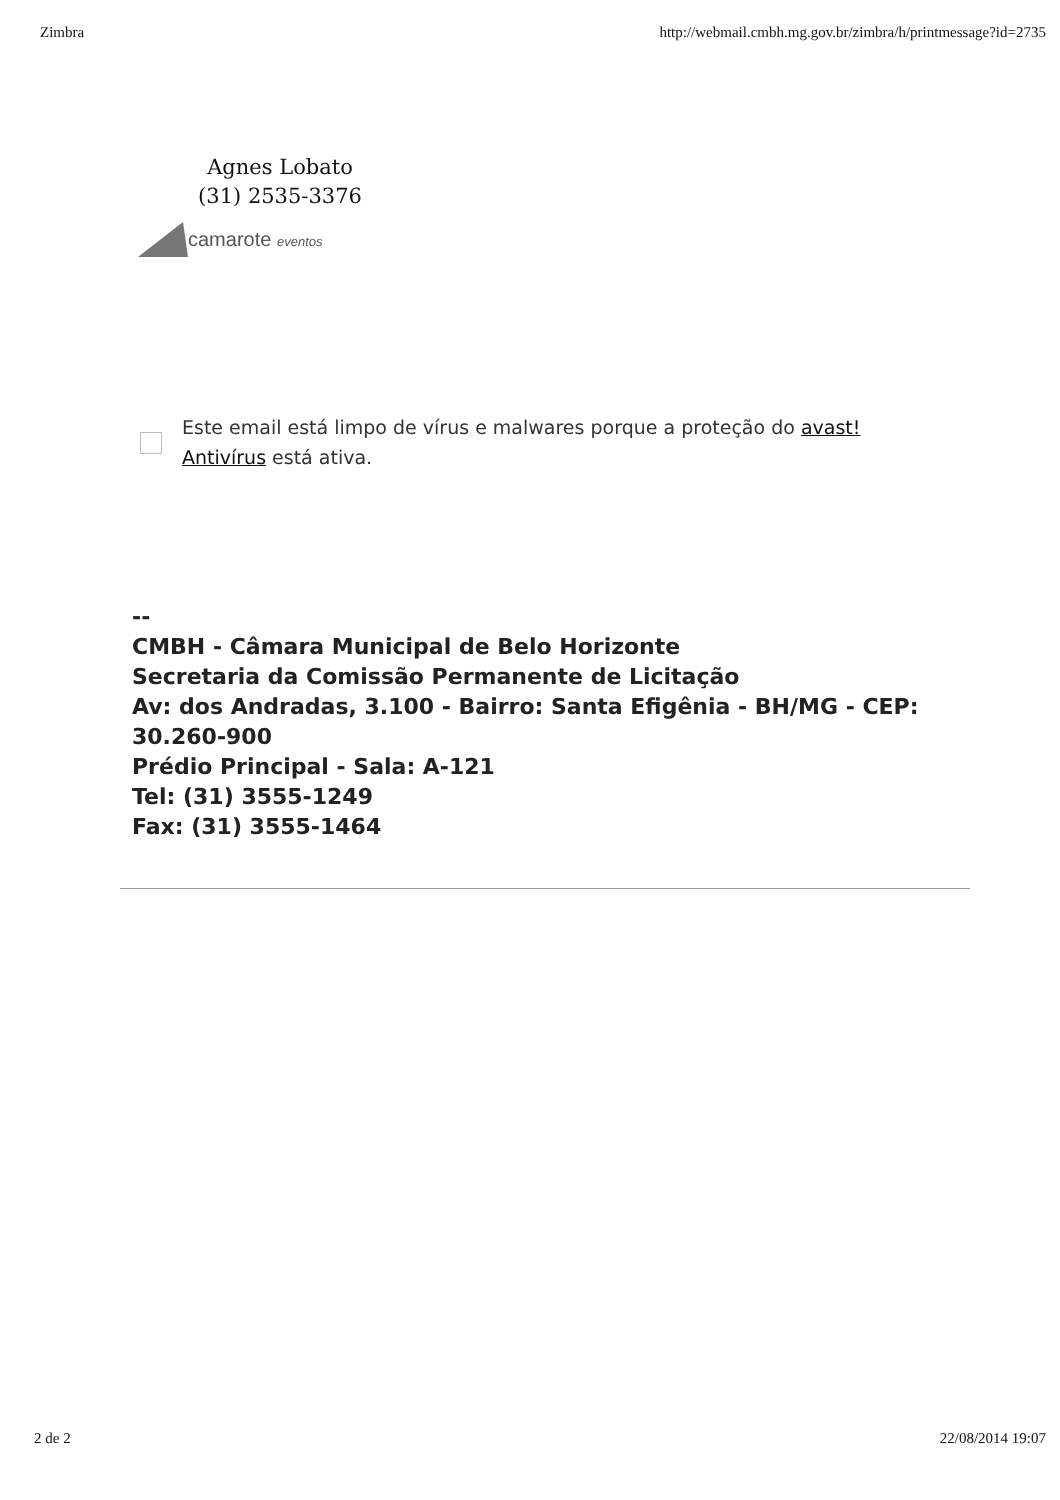Zimbra http://webmail.cmbh.mg.gov.br/zimbra/h/printmessage?id=2735
Agnes Lobato
(31) 2535-3376
camarote eventos
Este email está limpo de vírus e malwares porque a proteção do avast!
Antivírus está ativa.
--
CMBH - Câmara Municipal de Belo Horizonte
Secretaria da Comissão Permanente de Licitação
Av: dos Andradas, 3.100 - Bairro: Santa Efigênia - BH/MG - CEP: 30.260-900
Prédio Principal - Sala: A-121
Tel: (31) 3555-1249
Fax: (31) 3555-1464
2 de 2 22/08/2014 19:07